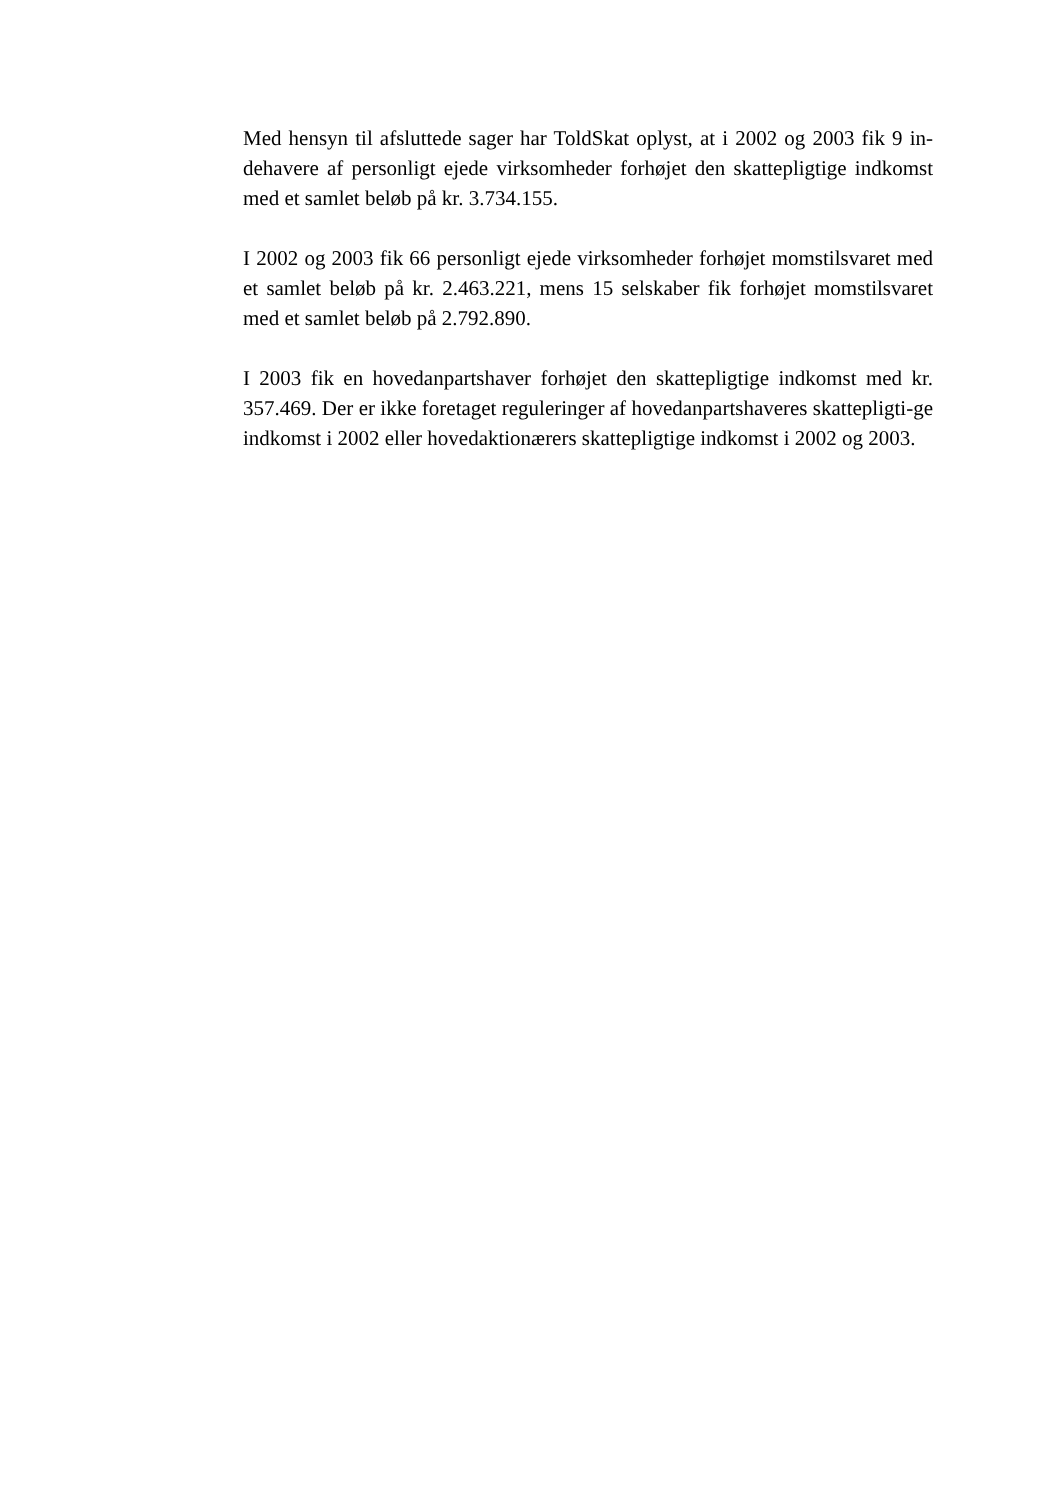Med hensyn til afsluttede sager har ToldSkat oplyst, at i 2002 og 2003 fik 9 in-dehavere af personligt ejede virksomheder forhøjet den skattepligtige indkomst med et samlet beløb på kr. 3.734.155.
I 2002 og 2003 fik 66 personligt ejede virksomheder forhøjet momstilsvaret med et samlet beløb på kr. 2.463.221, mens 15 selskaber fik forhøjet momstilsvaret med et samlet beløb på 2.792.890.
I 2003 fik en hovedanpartshaver forhøjet den skattepligtige indkomst med kr. 357.469. Der er ikke foretaget reguleringer af hovedanpartshaveres skattepligti-ge indkomst i 2002 eller hovedaktionærers skattepligtige indkomst i 2002 og 2003.